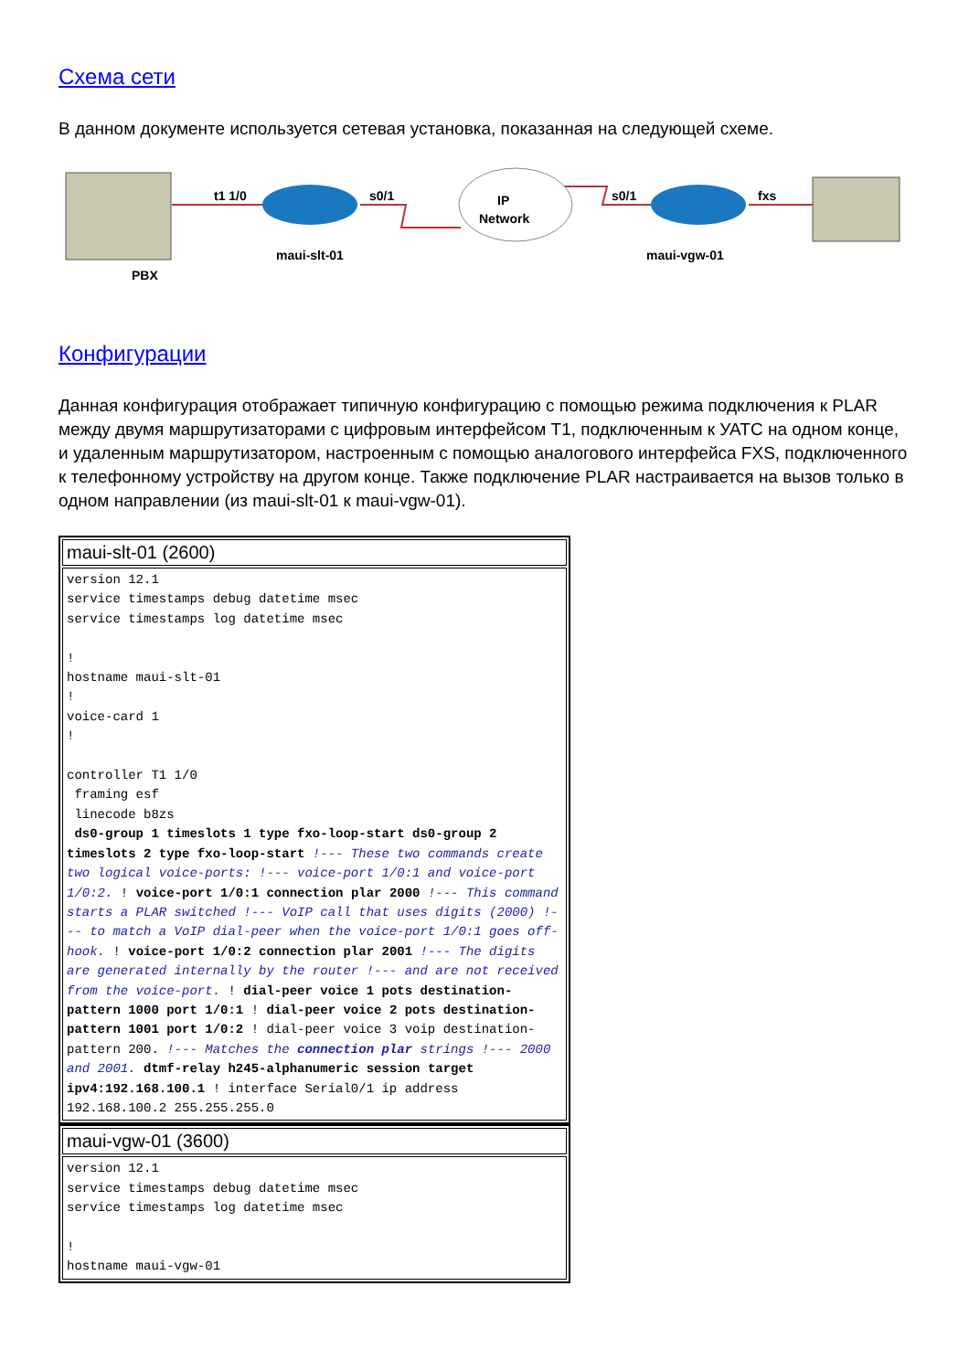Схема сети
В данном документе используется сетевая установка, показанная на следующей схеме.
t1 1/0
s0/1
IP
Network
s0/1
fxs
maui-slt-01
maui-vgw-01
PBX
Конфигурации
Данная конфигурация отображает типичную конфигурацию с помощью режима подключения к PLAR между двумя маршрутизаторами с цифровым интерфейсом T1, подключенным к УАТС на одном конце, и удаленным маршрутизатором, настроенным с помощью аналогового интерфейса FXS, подключенного к телефонному устройству на другом конце. Также подключение PLAR настраивается на вызов только в одном направлении (из maui-slt-01 к maui-vgw-01).
| maui-slt-01 (2600) |
| version 12.1 service timestamps debug datetime msec service timestamps log datetime msec ! hostname maui-slt-01 ! voice-card 1 ! controller T1 1/0 framing esf linecode b8zs ds0-group 1 timeslots 1 type fxo-loop-start ds0-group 2 timeslots 2 type fxo-loop-start !--- These two commands create two logical voice-ports: !--- voice-port 1/0:1 and voice-port 1/0:2. ! voice-port 1/0:1 connection plar 2000 !--- This command starts a PLAR switched !--- VoIP call that uses digits (2000) !--- to match a VoIP dial-peer when the voice-port 1/0:1 goes off-hook. ! voice-port 1/0:2 connection plar 2001 !--- The digits are generated internally by the router !--- and are not received from the voice-port. ! dial-peer voice 1 pots destination-pattern 1000 port 1/0:1 ! dial-peer voice 2 pots destination-pattern 1001 port 1/0:2 ! dial-peer voice 3 voip destination-pattern 200. !--- Matches the connection plar strings !--- 2000 and 2001. dtmf-relay h245-alphanumeric session target ipv4:192.168.100.1 ! interface Serial0/1 ip address 192.168.100.2 255.255.255.0 |
| maui-vgw-01 (3600) |
| version 12.1 service timestamps debug datetime msec service timestamps log datetime msec ! hostname maui-vgw-01 |